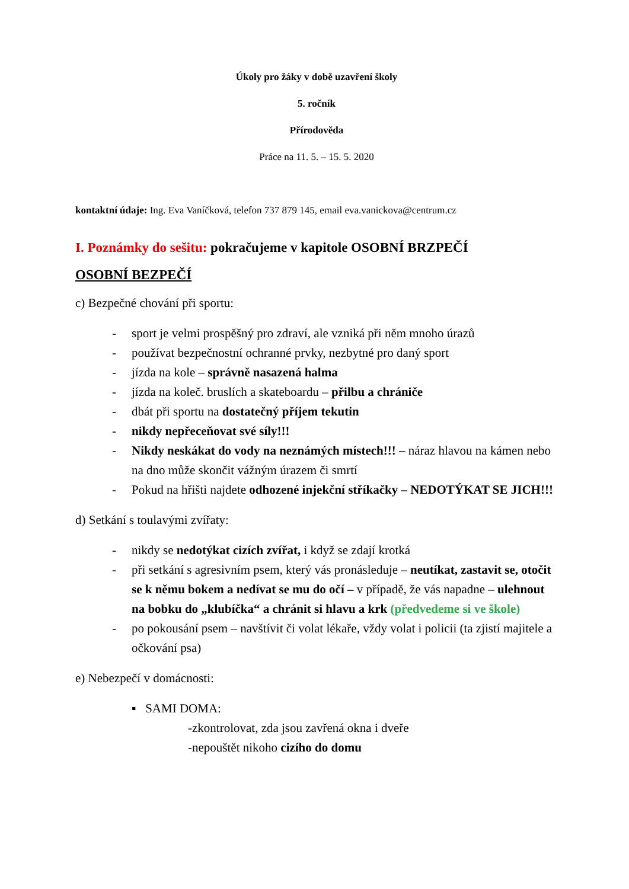Úkoly pro žáky v době uzavření školy
5. ročník
Přírodověda
Práce na 11. 5. – 15. 5. 2020
kontaktní údaje: Ing. Eva Vaníčková, telefon 737 879 145, email eva.vanickova@centrum.cz
I. Poznámky do sešitu: pokračujeme v kapitole OSOBNÍ BRZPEČÍ
OSOBNÍ BEZPEČÍ
c) Bezpečné chování při sportu:
- sport je velmi prospěšný pro zdraví, ale vzniká při něm mnoho úrazů
- používat bezpečnostní ochranné prvky, nezbytné pro daný sport
- jízda na kole – správně nasazená halma
- jízda na koleč. bruslích a skateboardu – přilbu a chrániče
- dbát při sportu na dostatečný příjem tekutin
- nikdy nepřeceňovat své síly!!!
- Nikdy neskákat do vody na neznámých místech!!! – náraz hlavou na kámen nebo na dno může skončit vážným úrazem či smrtí
- Pokud na hřišti najdete odhozené injekční stříkačky – NEDOTÝKAT SE JICH!!!
d) Setkání s toulavými zvířaty:
- nikdy se nedotýkat cizích zvířat, i když se zdají krotká
- při setkání s agresivním psem, který vás pronásleduje – neutíkat, zastavit se, otočit se k němu bokem a nedívat se mu do očí – v případě, že vás napadne – ulehnout na bobku do „klubíčka“ a chránit si hlavu a krk (předvedeme si ve škole)
- po pokousání psem – navštívit či volat lékaře, vždy volat i policii (ta zjistí majitele a očkování psa)
e) Nebezpečí v domácnosti:
▪ SAMI DOMA:
-zkontrolovat, zda jsou zavřená okna i dveře
-nepouštět nikoho cizího do domu